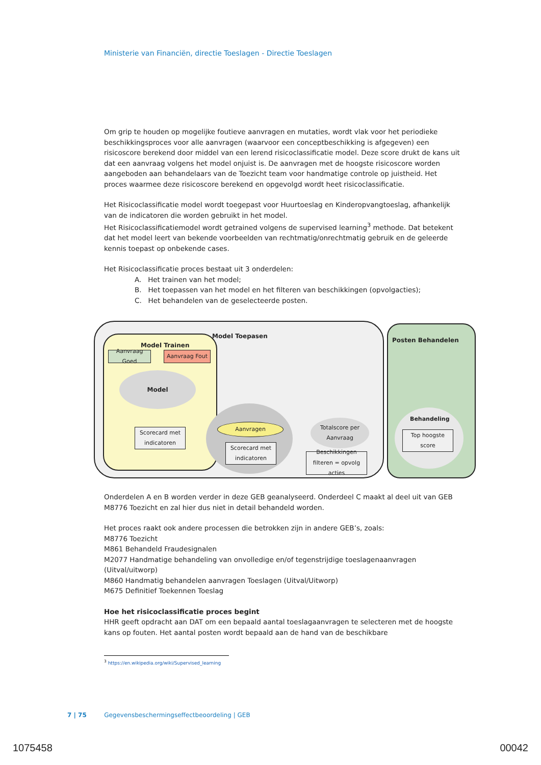Ministerie van Financiën, directie Toeslagen - Directie Toeslagen
Om grip te houden op mogelijke foutieve aanvragen en mutaties, wordt vlak voor het periodieke beschikkingsproces voor alle aanvragen (waarvoor een conceptbeschikking is afgegeven) een risicoscore berekend door middel van een lerend risicoclassificatie model. Deze score drukt de kans uit dat een aanvraag volgens het model onjuist is. De aanvragen met de hoogste risicoscore worden aangeboden aan behandelaars van de Toezicht team voor handmatige controle op juistheid. Het proces waarmee deze risicoscore berekend en opgevolgd wordt heet risicoclassificatie.
Het Risicoclassificatie model wordt toegepast voor Huurtoeslag en Kinderopvangtoeslag, afhankelijk van de indicatoren die worden gebruikt in het model.
Het Risicoclassificatiemodel wordt getrained volgens de supervised learning<sup>3</sup> methode. Dat betekent dat het model leert van bekende voorbeelden van rechtmatig/onrechtmatig gebruik en de geleerde kennis toepast op onbekende cases.
Het Risicoclassificatie proces bestaat uit 3 onderdelen:
A. Het trainen van het model;
B. Het toepassen van het model en het filteren van beschikkingen (opvolgacties);
C. Het behandelen van de geselecteerde posten.
Model Toepasen
Model Trainen
Posten Behandelen
Aanvraag Goed
Aanvraag Fout
Model
Scorecard met indicatoren
Aanvragen
Scorecard met indicatoren
Totalscore per Aanvraag
Beschikkingen filteren = opvolg acties
Behandeling
Top hoogste score
Onderdelen A en B worden verder in deze GEB geanalyseerd. Onderdeel C maakt al deel uit van GEB M8776 Toezicht en zal hier dus niet in detail behandeld worden.
Het proces raakt ook andere processen die betrokken zijn in andere GEB’s, zoals:
M8776 Toezicht
M861 Behandeld Fraudesignalen
M2077 Handmatige behandeling van onvolledige en/of tegenstrijdige toeslagenaanvragen (Uitval/uitworp)
M860 Handmatig behandelen aanvragen Toeslagen (Uitval/Uitworp)
M675 Definitief Toekennen Toeslag
Hoe het risicoclassificatie proces begint
HHR geeft opdracht aan DAT om een bepaald aantal toeslagaanvragen te selecteren met de hoogste kans op fouten. Het aantal posten wordt bepaald aan de hand van de beschikbare
<sup>3</sup> https://en.wikipedia.org/wiki/Supervised_learning
7 | 75 Gegevensbeschermingseffectbeoordeling | GEB
1075458 00042